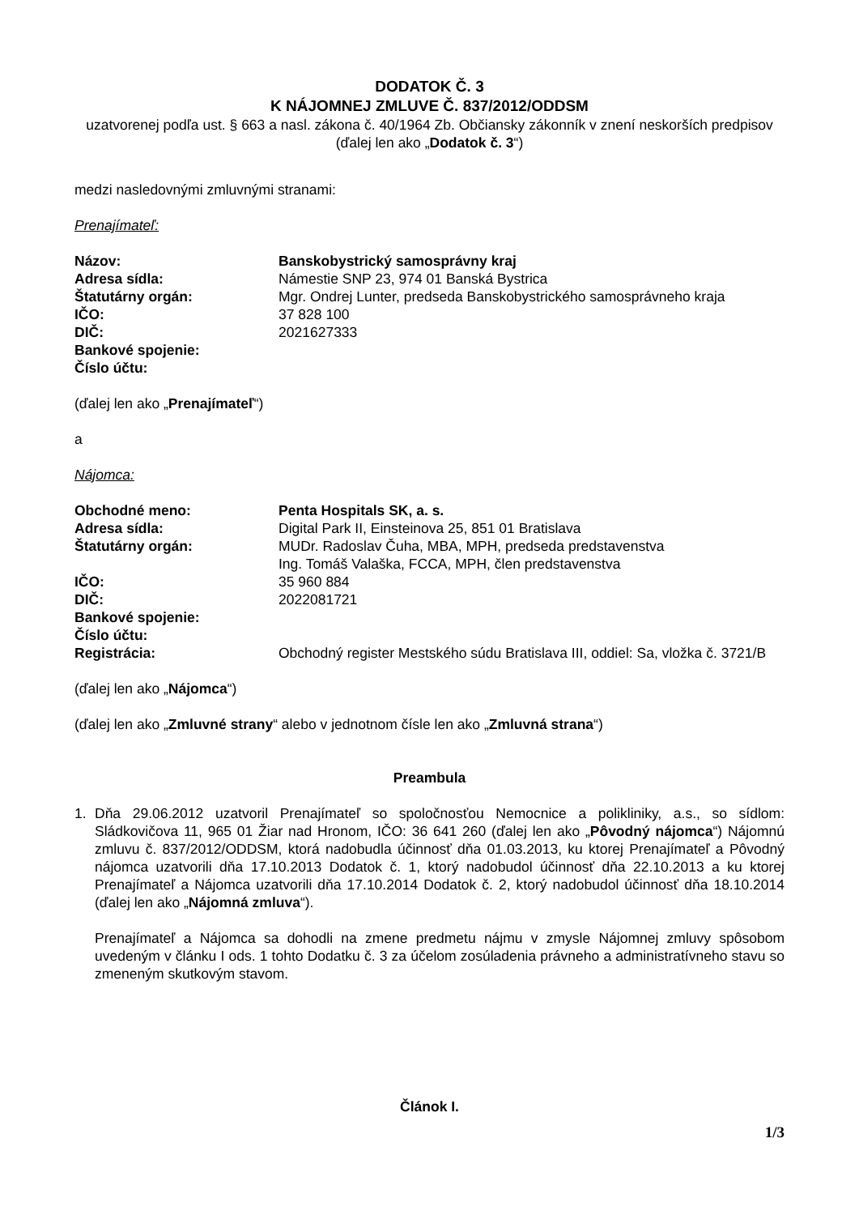DODATOK Č. 3
K NÁJOMNEJ ZMLUVE Č. 837/2012/ODDSM
uzatvorenej podľa ust. § 663 a nasl. zákona č. 40/1964 Zb. Občiansky zákonník v znení neskorších predpisov
(ďalej len ako „Dodatok č. 3“)
medzi nasledovnými zmluvnými stranami:
Prenajímateľ:
| Názov: | Banskobystrický samosprávny kraj |
| Adresa sídla: | Námestie SNP 23, 974 01 Banská Bystrica |
| Štatutárny orgán: | Mgr. Ondrej Lunter, predseda Banskobystrického samosprávneho kraja |
| IČO: | 37 828 100 |
| DIČ: | 2021627333 |
| Bankové spojenie: | |
| Číslo účtu: | |
(ďalej len ako „Prenajímateľ“)
a
Nájomca:
| Obchodné meno: | Penta Hospitals SK, a. s. |
| Adresa sídla: | Digital Park II, Einsteinova 25, 851 01 Bratislava |
| Štatutárny orgán: | MUDr. Radoslav Čuha, MBA, MPH, predseda predstavenstva Ing. Tomáš Valaška, FCCA, MPH, člen predstavenstva |
| IČO: | 35 960 884 |
| DIČ: | 2022081721 |
| Bankové spojenie: | |
| Číslo účtu: | |
| Registrácia: | Obchodný register Mestského súdu Bratislava III, oddiel: Sa, vložka č. 3721/B |
(ďalej len ako „Nájomca“)
(ďalej len ako „Zmluvné strany“ alebo v jednotnom čísle len ako „Zmluvná strana“)
Preambula
1. Dňa 29.06.2012 uzatvoril Prenajímateľ so spoločnosťou Nemocnice a polikliniky, a.s., so sídlom: Sládkovičova 11, 965 01 Žiar nad Hronom, IČO: 36 641 260 (ďalej len ako „Pôvodný nájomca“) Nájomnú zmluvu č. 837/2012/ODDSM, ktorá nadobudla účinnosť dňa 01.03.2013, ku ktorej Prenajímateľ a Pôvodný nájomca uzatvorili dňa 17.10.2013 Dodatok č. 1, ktorý nadobudol účinnosť dňa 22.10.2013 a ku ktorej Prenajímateľ a Nájomca uzatvorili dňa 17.10.2014 Dodatok č. 2, ktorý nadobudol účinnosť dňa 18.10.2014 (ďalej len ako „Nájomná zmluva“).
Prenajímateľ a Nájomca sa dohodli na zmene predmetu nájmu v zmysle Nájomnej zmluvy spôsobom uvedeným v článku I ods. 1 tohto Dodatku č. 3 za účelom zosúladenia právneho a administratívneho stavu so zmeneným skutkovým stavom.
Článok I.
1/3